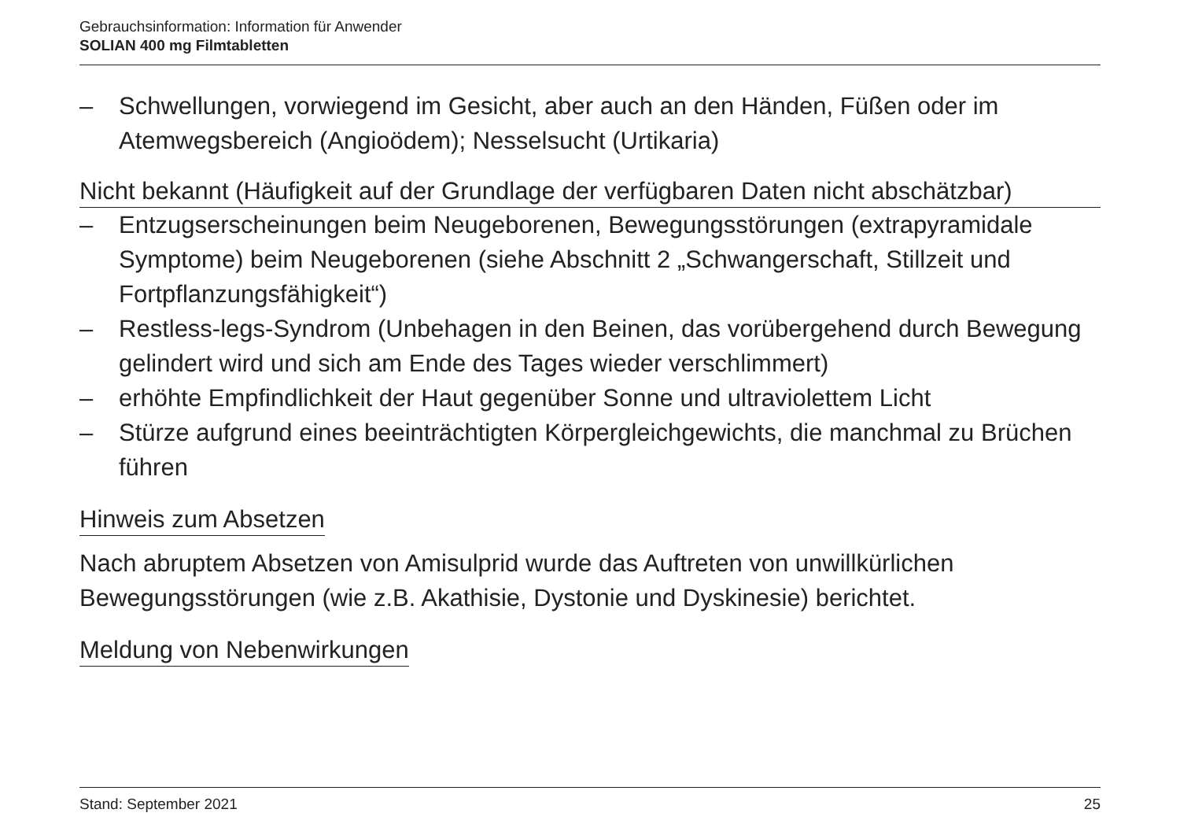Gebrauchsinformation: Information für Anwender
SOLIAN 400 mg Filmtabletten
– Schwellungen, vorwiegend im Gesicht, aber auch an den Händen, Füßen oder im Atemwegsbereich (Angioödem); Nesselsucht (Urtikaria)
Nicht bekannt (Häufigkeit auf der Grundlage der verfügbaren Daten nicht abschätzbar)
– Entzugserscheinungen beim Neugeborenen, Bewegungsstörungen (extrapyramidale Symptome) beim Neugeborenen (siehe Abschnitt 2 „Schwangerschaft, Stillzeit und Fortpflanzungsfähigkeit“)
– Restless-legs-Syndrom (Unbehagen in den Beinen, das vorübergehend durch Bewegung gelindert wird und sich am Ende des Tages wieder verschlimmert)
– erhöhte Empfindlichkeit der Haut gegenüber Sonne und ultraviolettem Licht
– Stürze aufgrund eines beeinträchtigten Körpergleichgewichts, die manchmal zu Brüchen führen
Hinweis zum Absetzen
Nach abruptem Absetzen von Amisulprid wurde das Auftreten von unwillkürlichen Bewegungsstörungen (wie z.B. Akathisie, Dystonie und Dyskinesie) berichtet.
Meldung von Nebenwirkungen
Stand: September 2021 25